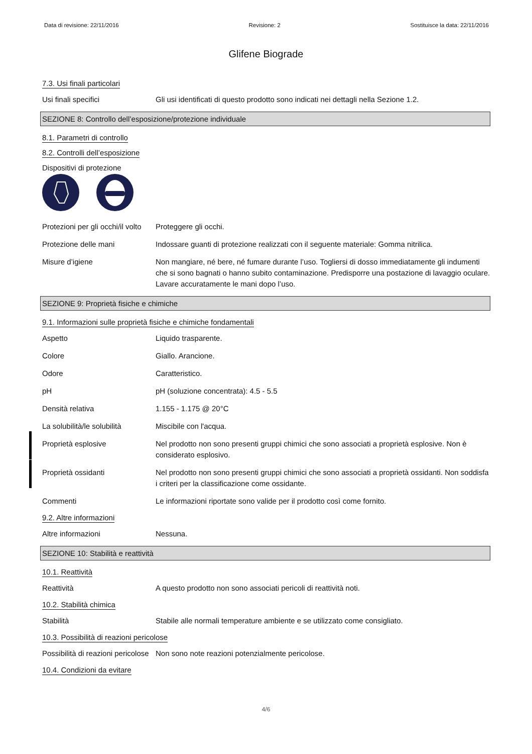Data di revisione: 22/11/2016 Revisione: 2 Sostituisce la data: 22/11/2016
Glifene Biograde
7.3. Usi finali particolari
Usi finali specifici Gli usi identificati di questo prodotto sono indicati nei dettagli nella Sezione 1.2.
SEZIONE 8: Controllo dell’esposizione/protezione individuale
8.1. Parametri di controllo
8.2. Controlli dell’esposizione
Dispositivi di protezione
Protezioni per gli occhi/il volto
Proteggere gli occhi.
Protezione delle mani Indossare guanti di protezione realizzati con il seguente materiale: Gomma nitrilica.
Misure d’igiene Non mangiare, né bere, né fumare durante l’uso. Togliersi di dosso immediatamente gli indumenti che si sono bagnati o hanno subito contaminazione. Predisporre una postazione di lavaggio oculare. Lavare accuratamente le mani dopo l’uso.
SEZIONE 9: Proprietà fisiche e chimiche
9.1. Informazioni sulle proprietà fisiche e chimiche fondamentali
Aspetto Liquido trasparente.
Colore Giallo. Arancione.
Odore Caratteristico.
pH pH (soluzione concentrata): 4.5 - 5.5
Densità relativa 1.155 - 1.175 @ 20°C
La solubilità/le solubilità
Miscibile con l'acqua.
Proprietà esplosive Nel prodotto non sono presenti gruppi chimici che sono associati a proprietà esplosive. Non è considerato esplosivo.
Proprietà ossidanti Nel prodotto non sono presenti gruppi chimici che sono associati a proprietà ossidanti. Non soddisfa i criteri per la classificazione come ossidante.
Commenti Le informazioni riportate sono valide per il prodotto così come fornito.
9.2. Altre informazioni
Altre informazioni Nessuna.
SEZIONE 10: Stabilità e reattività
10.1. Reattività
Reattività A questo prodotto non sono associati pericoli di reattività noti.
10.2. Stabilità chimica
Stabilità Stabile alle normali temperature ambiente e se utilizzato come consigliato.
10.3. Possibilità di reazioni pericolose
Possibilità di reazioni pericolose
Non sono note reazioni potenzialmente pericolose.
10.4. Condizioni da evitare
4/6